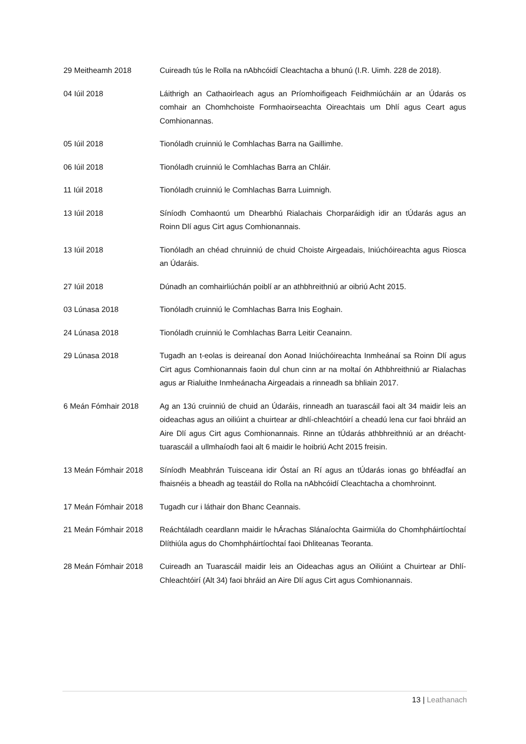29 Meitheamh 2018 Cuireadh tús le Rolla na nAbhcóidí Cleachtacha a bhunú (I.R. Uimh. 228 de 2018).
04 Iúil 2018 Láithrigh an Cathaoirleach agus an Príomhoifigeach Feidhmiúcháin ar an Údarás os comhair an Chomhchoiste Formhaoirseachta Oireachtais um Dhlí agus Ceart agus Comhionannas.
05 Iúil 2018 Tionóladh cruinniú le Comhlachas Barra na Gaillimhe.
06 Iúil 2018 Tionóladh cruinniú le Comhlachas Barra an Chláir.
11 Iúil 2018 Tionóladh cruinniú le Comhlachas Barra Luimnigh.
13 Iúil 2018 Síníodh Comhaontú um Dhearbhú Rialachais Chorparáidigh idir an tÚdarás agus an Roinn Dlí agus Cirt agus Comhionannais.
13 Iúil 2018 Tionóladh an chéad chruinniú de chuid Choiste Airgeadais, Iniúchóireachta agus Riosca an Údaráis.
27 Iúil 2018 Dúnadh an comhairliúchán poiblí ar an athbhreithniú ar oibriú Acht 2015.
03 Lúnasa 2018 Tionóladh cruinniú le Comhlachas Barra Inis Eoghain.
24 Lúnasa 2018 Tionóladh cruinniú le Comhlachas Barra Leitir Ceanainn.
29 Lúnasa 2018 Tugadh an t-eolas is deireanaí don Aonad Iniúchóireachta Inmheánaí sa Roinn Dlí agus Cirt agus Comhionannais faoin dul chun cinn ar na moltaí ón Athbhreithniú ar Rialachas agus ar Rialuithe Inmheánacha Airgeadais a rinneadh sa bhliain 2017.
6 Meán Fómhair 2018 Ag an 13ú cruinniú de chuid an Údaráis, rinneadh an tuarascáil faoi alt 34 maidir leis an oideachas agus an oiliúint a chuirtear ar dhlí-chleachtóirí a cheadú lena cur faoi bhráid an Aire Dlí agus Cirt agus Comhionannais. Rinne an tÚdarás athbhreithniú ar an dréacht-tuarascáil a ullmhaíodh faoi alt 6 maidir le hoibriú Acht 2015 freisin.
13 Meán Fómhair 2018 Síníodh Meabhrán Tuisceana idir Óstaí an Rí agus an tÚdarás ionas go bhféadfaí an fhaisnéis a bheadh ag teastáil do Rolla na nAbhcóidí Cleachtacha a chomhroinnt.
17 Meán Fómhair 2018 Tugadh cur i láthair don Bhanc Ceannais.
21 Meán Fómhair 2018 Reáchtáladh ceardlann maidir le hÁrachas Slánaíochta Gairmiúla do Chomhpháirtíochtaí Dlíthiúla agus do Chomhpháirtíochtaí faoi Dhliteanas Teoranta.
28 Meán Fómhair 2018 Cuireadh an Tuarascáil maidir leis an Oideachas agus an Oiliúint a Chuirtear ar Dhlí-Chleachtóirí (Alt 34) faoi bhráid an Aire Dlí agus Cirt agus Comhionannais.
13 | Leathanach